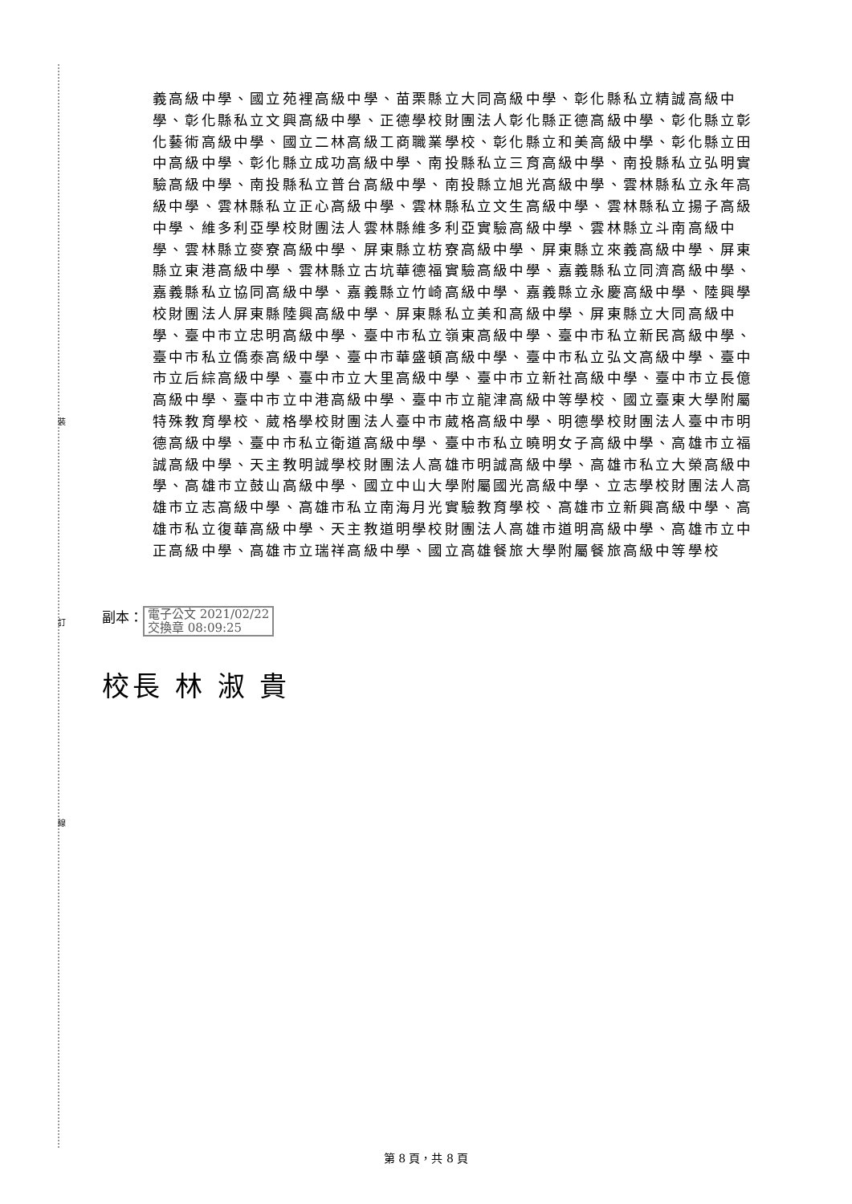裝
訂
線
義高級中學、國立苑裡高級中學、苗栗縣立大同高級中學、彰化縣私立精誠高級中學、彰化縣私立文興高級中學、正德學校財團法人彰化縣正德高級中學、彰化縣立彰化藝術高級中學、國立二林高級工商職業學校、彰化縣立和美高級中學、彰化縣立田中高級中學、彰化縣立成功高級中學、南投縣私立三育高級中學、南投縣私立弘明實驗高級中學、南投縣私立普台高級中學、南投縣立旭光高級中學、雲林縣私立永年高級中學、雲林縣私立正心高級中學、雲林縣私立文生高級中學、雲林縣私立揚子高級中學、維多利亞學校財團法人雲林縣維多利亞實驗高級中學、雲林縣立斗南高級中學、雲林縣立麥寮高級中學、屏東縣立枋寮高級中學、屏東縣立來義高級中學、屏東縣立東港高級中學、雲林縣立古坑華德福實驗高級中學、嘉義縣私立同濟高級中學、嘉義縣私立協同高級中學、嘉義縣立竹崎高級中學、嘉義縣立永慶高級中學、陸興學校財團法人屏東縣陸興高級中學、屏東縣私立美和高級中學、屏東縣立大同高級中學、臺中市立忠明高級中學、臺中市私立嶺東高級中學、臺中市私立新民高級中學、臺中市私立僑泰高級中學、臺中市華盛頓高級中學、臺中市私立弘文高級中學、臺中市立后綜高級中學、臺中市立大里高級中學、臺中市立新社高級中學、臺中市立長億高級中學、臺中市立中港高級中學、臺中市立龍津高級中等學校、國立臺東大學附屬特殊教育學校、葳格學校財團法人臺中市葳格高級中學、明德學校財團法人臺中市明德高級中學、臺中市私立衛道高級中學、臺中市私立曉明女子高級中學、高雄市立福誠高級中學、天主教明誠學校財團法人高雄市明誠高級中學、高雄市私立大榮高級中學、高雄市立鼓山高級中學、國立中山大學附屬國光高級中學、立志學校財團法人高雄市立志高級中學、高雄市私立南海月光實驗教育學校、高雄市立新興高級中學、高雄市私立復華高級中學、天主教道明學校財團法人高雄市道明高級中學、高雄市立中正高級中學、高雄市立瑞祥高級中學、國立高雄餐旅大學附屬餐旅高級中等學校
副本： 電子公文 2021/02/22
交換章 08:09:25
校長 林 淑 貴
第 8 頁，共 8 頁